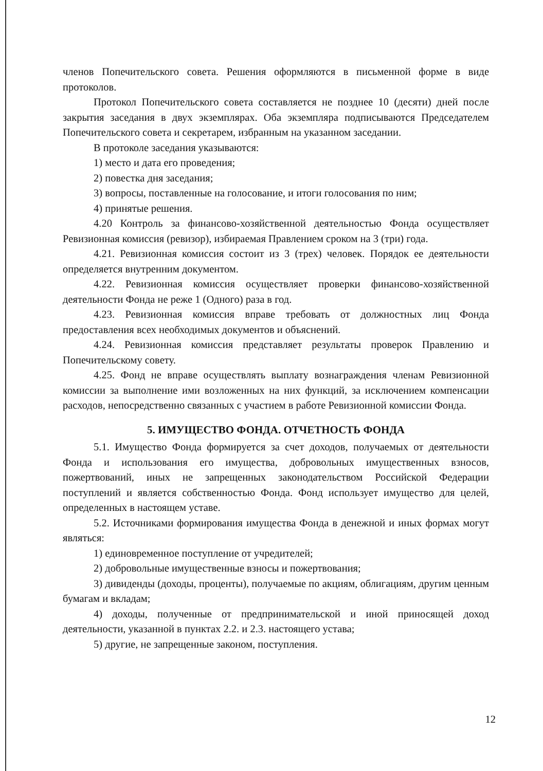членов Попечительского совета. Решения оформляются в письменной форме в виде протоколов.
Протокол Попечительского совета составляется не позднее 10 (десяти) дней после закрытия заседания в двух экземплярах. Оба экземпляра подписываются Председателем Попечительского совета и секретарем, избранным на указанном заседании.
В протоколе заседания указываются:
1) место и дата его проведения;
2) повестка дня заседания;
3) вопросы, поставленные на голосование, и итоги голосования по ним;
4) принятые решения.
4.20 Контроль за финансово-хозяйственной деятельностью Фонда осуществляет Ревизионная комиссия (ревизор), избираемая Правлением сроком на 3 (три) года.
4.21. Ревизионная комиссия состоит из 3 (трех) человек. Порядок ее деятельности определяется внутренним документом.
4.22. Ревизионная комиссия осуществляет проверки финансово-хозяйственной деятельности Фонда не реже 1 (Одного) раза в год.
4.23. Ревизионная комиссия вправе требовать от должностных лиц Фонда предоставления всех необходимых документов и объяснений.
4.24. Ревизионная комиссия представляет результаты проверок Правлению и Попечительскому совету.
4.25. Фонд не вправе осуществлять выплату вознаграждения членам Ревизионной комиссии за выполнение ими возложенных на них функций, за исключением компенсации расходов, непосредственно связанных с участием в работе Ревизионной комиссии Фонда.
5. ИМУЩЕСТВО ФОНДА. ОТЧЕТНОСТЬ ФОНДА
5.1. Имущество Фонда формируется за счет доходов, получаемых от деятельности Фонда и использования его имущества, добровольных имущественных взносов, пожертвований, иных не запрещенных законодательством Российской Федерации поступлений и является собственностью Фонда. Фонд использует имущество для целей, определенных в настоящем уставе.
5.2. Источниками формирования имущества Фонда в денежной и иных формах могут являться:
1) единовременное поступление от учредителей;
2) добровольные имущественные взносы и пожертвования;
3) дивиденды (доходы, проценты), получаемые по акциям, облигациям, другим ценным бумагам и вкладам;
4) доходы, полученные от предпринимательской и иной приносящей доход деятельности, указанной в пунктах 2.2. и 2.3. настоящего устава;
5) другие, не запрещенные законом, поступления.
12